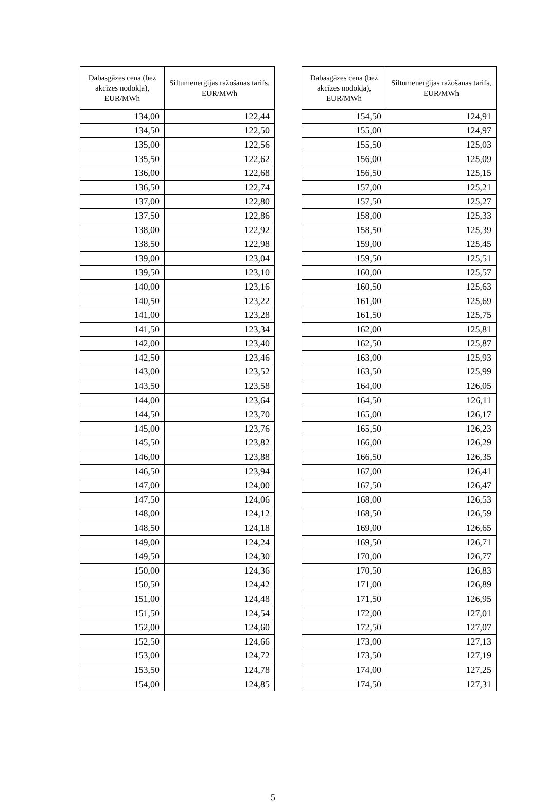| Dabasgāzes cena (bez akcīzes nodokļa), EUR/MWh | Siltumenerģijas ražošanas tarifs, EUR/MWh |
| --- | --- |
| 134,00 | 122,44 |
| 134,50 | 122,50 |
| 135,00 | 122,56 |
| 135,50 | 122,62 |
| 136,00 | 122,68 |
| 136,50 | 122,74 |
| 137,00 | 122,80 |
| 137,50 | 122,86 |
| 138,00 | 122,92 |
| 138,50 | 122,98 |
| 139,00 | 123,04 |
| 139,50 | 123,10 |
| 140,00 | 123,16 |
| 140,50 | 123,22 |
| 141,00 | 123,28 |
| 141,50 | 123,34 |
| 142,00 | 123,40 |
| 142,50 | 123,46 |
| 143,00 | 123,52 |
| 143,50 | 123,58 |
| 144,00 | 123,64 |
| 144,50 | 123,70 |
| 145,00 | 123,76 |
| 145,50 | 123,82 |
| 146,00 | 123,88 |
| 146,50 | 123,94 |
| 147,00 | 124,00 |
| 147,50 | 124,06 |
| 148,00 | 124,12 |
| 148,50 | 124,18 |
| 149,00 | 124,24 |
| 149,50 | 124,30 |
| 150,00 | 124,36 |
| 150,50 | 124,42 |
| 151,00 | 124,48 |
| 151,50 | 124,54 |
| 152,00 | 124,60 |
| 152,50 | 124,66 |
| 153,00 | 124,72 |
| 153,50 | 124,78 |
| 154,00 | 124,85 |
| Dabasgāzes cena (bez akcīzes nodokļa), EUR/MWh | Siltumenerģijas ražošanas tarifs, EUR/MWh |
| --- | --- |
| 154,50 | 124,91 |
| 155,00 | 124,97 |
| 155,50 | 125,03 |
| 156,00 | 125,09 |
| 156,50 | 125,15 |
| 157,00 | 125,21 |
| 157,50 | 125,27 |
| 158,00 | 125,33 |
| 158,50 | 125,39 |
| 159,00 | 125,45 |
| 159,50 | 125,51 |
| 160,00 | 125,57 |
| 160,50 | 125,63 |
| 161,00 | 125,69 |
| 161,50 | 125,75 |
| 162,00 | 125,81 |
| 162,50 | 125,87 |
| 163,00 | 125,93 |
| 163,50 | 125,99 |
| 164,00 | 126,05 |
| 164,50 | 126,11 |
| 165,00 | 126,17 |
| 165,50 | 126,23 |
| 166,00 | 126,29 |
| 166,50 | 126,35 |
| 167,00 | 126,41 |
| 167,50 | 126,47 |
| 168,00 | 126,53 |
| 168,50 | 126,59 |
| 169,00 | 126,65 |
| 169,50 | 126,71 |
| 170,00 | 126,77 |
| 170,50 | 126,83 |
| 171,00 | 126,89 |
| 171,50 | 126,95 |
| 172,00 | 127,01 |
| 172,50 | 127,07 |
| 173,00 | 127,13 |
| 173,50 | 127,19 |
| 174,00 | 127,25 |
| 174,50 | 127,31 |
5